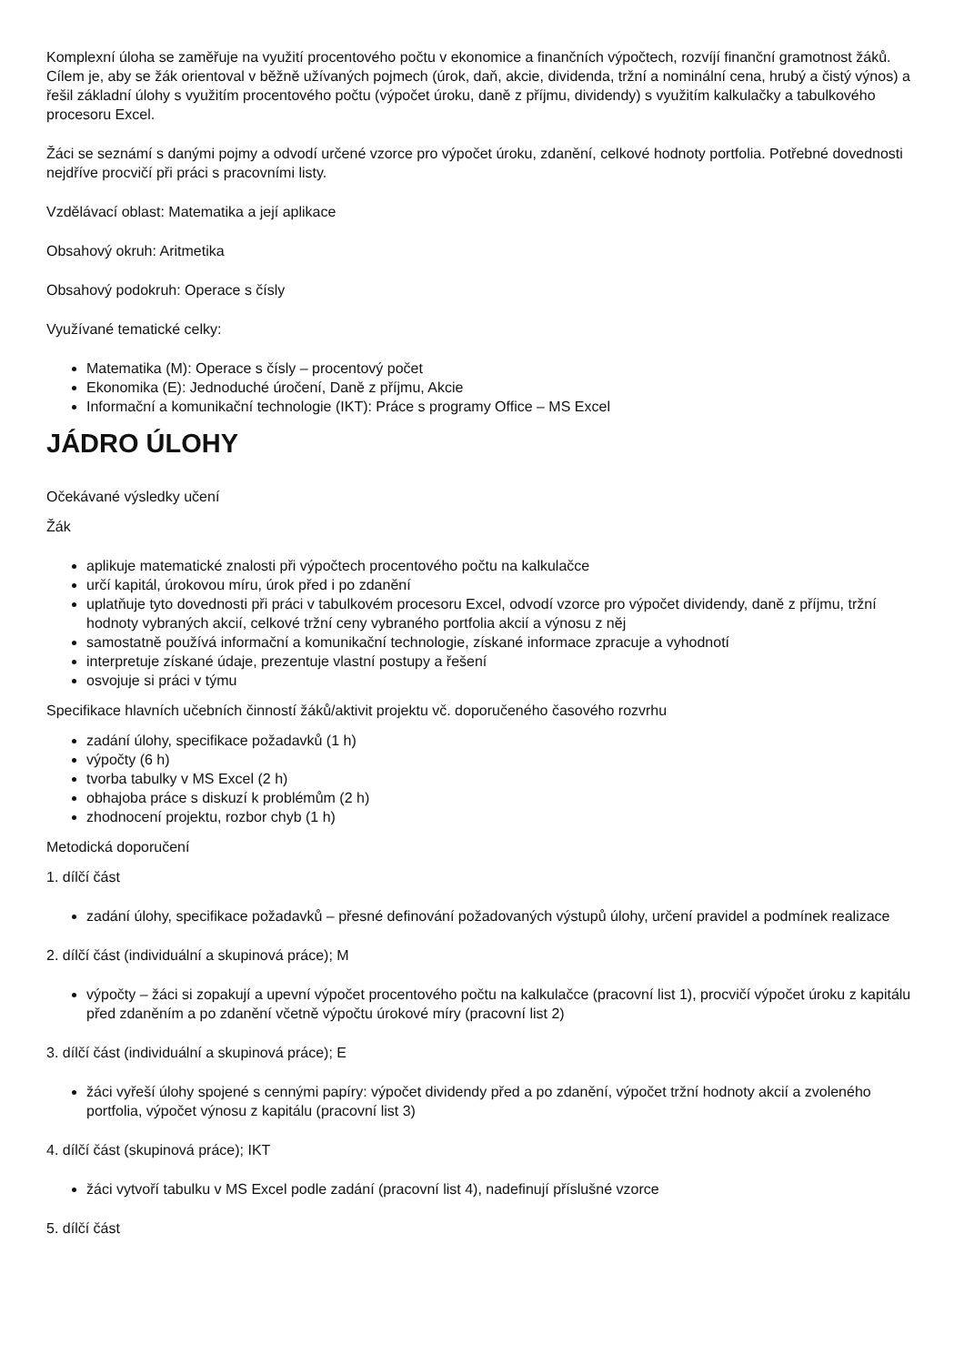Komplexní úloha se zaměřuje na využití procentového počtu v ekonomice a finančních výpočtech, rozvíjí finanční gramotnost žáků. Cílem je, aby se žák orientoval v běžně užívaných pojmech (úrok, daň, akcie, dividenda, tržní a nominální cena, hrubý a čistý výnos) a řešil základní úlohy s využitím procentového počtu (výpočet úroku, daně z příjmu, dividendy) s využitím kalkulačky a tabulkového procesoru Excel.
Žáci se seznámí s danými pojmy a odvodí určené vzorce pro výpočet úroku, zdanění, celkové hodnoty portfolia. Potřebné dovednosti nejdříve procvičí při práci s pracovními listy.
Vzdělávací oblast: Matematika a její aplikace
Obsahový okruh: Aritmetika
Obsahový podokruh: Operace s čísly
Využívané tematické celky:
Matematika (M): Operace s čísly – procentový počet
Ekonomika (E): Jednoduché úročení, Daně z příjmu, Akcie
Informační a komunikační technologie (IKT): Práce s programy Office – MS Excel
JÁDRO ÚLOHY
Očekávané výsledky učení
Žák
aplikuje matematické znalosti při výpočtech procentového počtu na kalkulačce
určí kapitál, úrokovou míru, úrok před i po zdanění
uplatňuje tyto dovednosti při práci v tabulkovém procesoru Excel, odvodí vzorce pro výpočet dividendy, daně z příjmu, tržní hodnoty vybraných akcií, celkové tržní ceny vybraného portfolia akcií a výnosu z něj
samostatně používá informační a komunikační technologie, získané informace zpracuje a vyhodnotí
interpretuje získané údaje, prezentuje vlastní postupy a řešení
osvojuje si práci v týmu
Specifikace hlavních učebních činností žáků/aktivit projektu vč. doporučeného časového rozvrhu
zadání úlohy, specifikace požadavků (1 h)
výpočty (6 h)
tvorba tabulky v MS Excel (2 h)
obhajoba práce s diskuzí k problémům (2 h)
zhodnocení projektu, rozbor chyb (1 h)
Metodická doporučení
1. dílčí část
zadání úlohy, specifikace požadavků – přesné definování požadovaných výstupů úlohy, určení pravidel a podmínek realizace
2. dílčí část (individuální a skupinová práce); M
výpočty – žáci si zopakují a upevní výpočet procentového počtu na kalkulačce (pracovní list 1), procvičí výpočet úroku z kapitálu před zdaněním a po zdanění včetně výpočtu úrokové míry (pracovní list 2)
3. dílčí část (individuální a skupinová práce); E
žáci vyřeší úlohy spojené s cennými papíry: výpočet dividendy před a po zdanění, výpočet tržní hodnoty akcií a zvoleného portfolia, výpočet výnosu z kapitálu (pracovní list 3)
4. dílčí část (skupinová práce); IKT
žáci vytvoří tabulku v MS Excel podle zadání (pracovní list 4), nadefinují příslušné vzorce
5. dílčí část